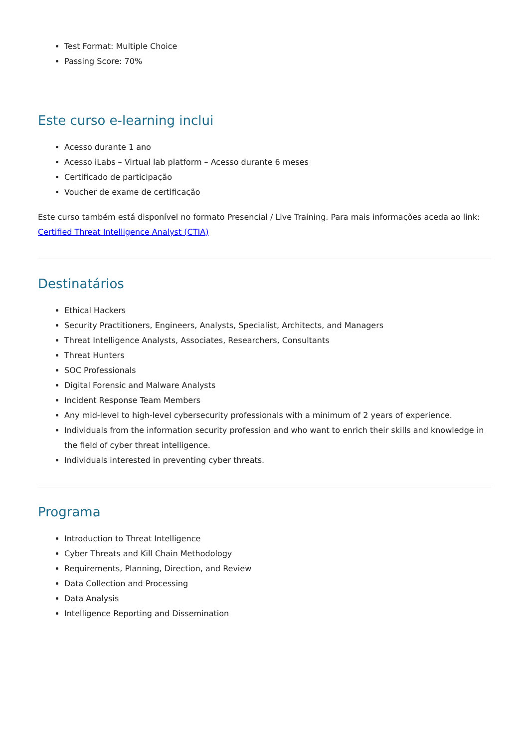Test Format: Multiple Choice
Passing Score: 70%
Este curso e-learning inclui
Acesso durante 1 ano
Acesso iLabs – Virtual lab platform – Acesso durante 6 meses
Certificado de participação
Voucher de exame de certificação
Este curso também está disponível no formato Presencial / Live Training. Para mais informações aceda ao link: Certified Threat Intelligence Analyst (CTIA)
Destinatários
Ethical Hackers
Security Practitioners, Engineers, Analysts, Specialist, Architects, and Managers
Threat Intelligence Analysts, Associates, Researchers, Consultants
Threat Hunters
SOC Professionals
Digital Forensic and Malware Analysts
Incident Response Team Members
Any mid-level to high-level cybersecurity professionals with a minimum of 2 years of experience.
Individuals from the information security profession and who want to enrich their skills and knowledge in the field of cyber threat intelligence.
Individuals interested in preventing cyber threats.
Programa
Introduction to Threat Intelligence
Cyber Threats and Kill Chain Methodology
Requirements, Planning, Direction, and Review
Data Collection and Processing
Data Analysis
Intelligence Reporting and Dissemination